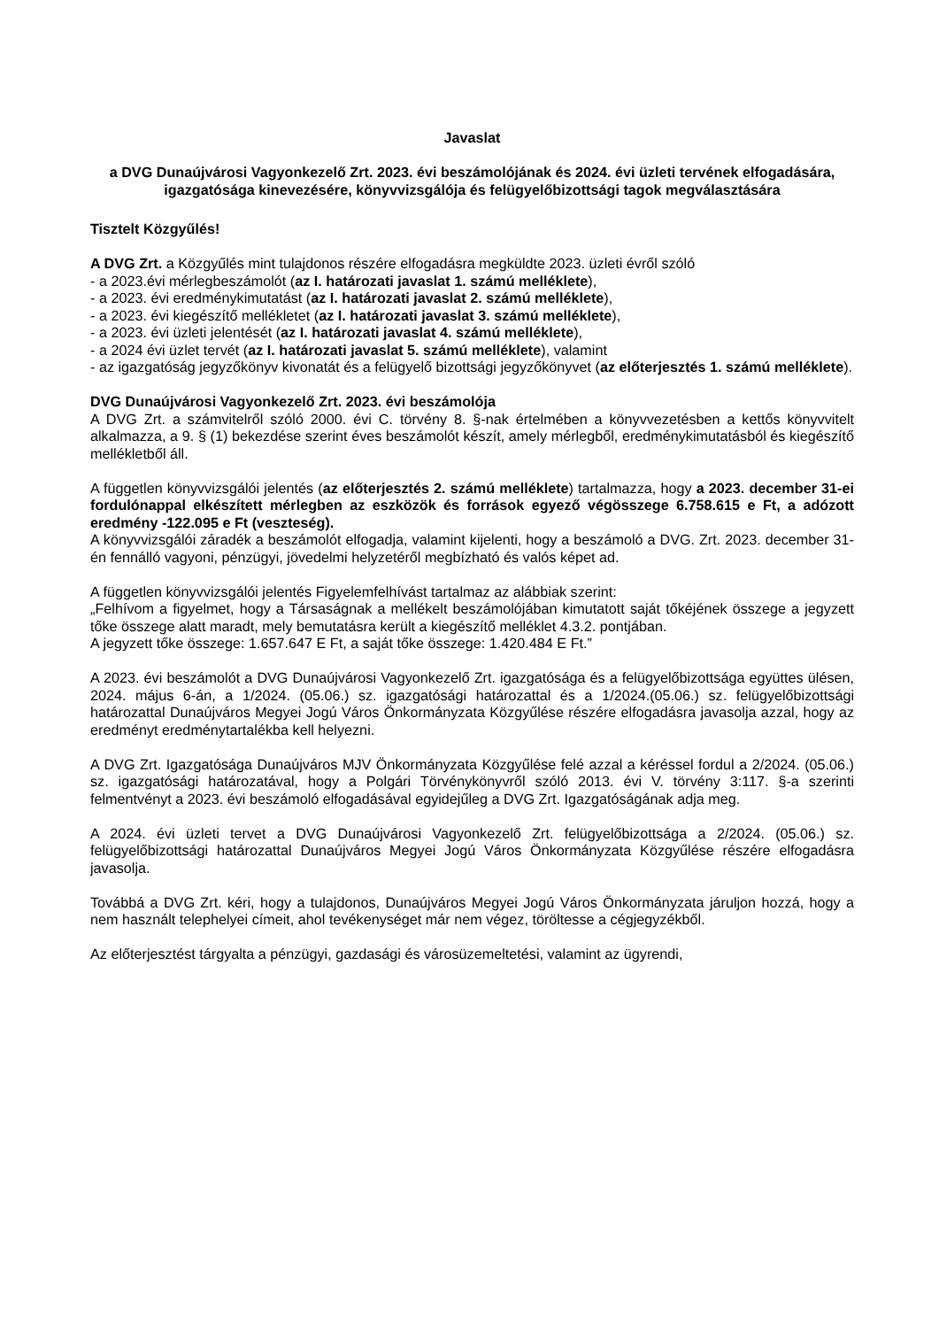Javaslat
a DVG Dunaújvárosi Vagyonkezelő Zrt. 2023. évi beszámolójának és 2024. évi üzleti tervének elfogadására, igazgatósága kinevezésére, könyvvizsgálója és felügyelőbizottsági tagok megválasztására
Tisztelt Közgyűlés!
A DVG Zrt. a Közgyűlés mint tulajdonos részére elfogadásra megküldte 2023. üzleti évről szóló
- a 2023.évi mérlegbeszámolót (az I. határozati javaslat 1. számú melléklete),
- a 2023. évi eredménykimutatást (az I. határozati javaslat 2. számú melléklete),
- a 2023. évi kiegészítő mellékletet (az I. határozati javaslat 3. számú melléklete),
- a 2023. évi üzleti jelentését (az I. határozati javaslat 4. számú melléklete),
- a 2024 évi üzlet tervét (az I. határozati javaslat 5. számú melléklete), valamint
- az igazgatóság jegyzőkönyv kivonatát és a felügyelő bizottsági jegyzőkönyvet (az előterjesztés 1. számú melléklete).
DVG Dunaújvárosi Vagyonkezelő Zrt. 2023. évi beszámolója
A DVG Zrt. a számvitelről szóló 2000. évi C. törvény 8. §-nak értelmében a könyvvezetésben a kettős könyvvitelt alkalmazza, a 9. § (1) bekezdése szerint éves beszámolót készít, amely mérlegből, eredménykimutatásból és kiegészítő mellékletből áll.
A független könyvvizsgálói jelentés (az előterjesztés 2. számú melléklete) tartalmazza, hogy a 2023. december 31-ei fordulónappal elkészített mérlegben az eszközök és források egyező végösszege 6.758.615 e Ft, a adózott eredmény -122.095 e Ft (veszteség).
A könyvvizsgálói záradék a beszámolót elfogadja, valamint kijelenti, hogy a beszámoló a DVG. Zrt. 2023. december 31-én fennálló vagyoni, pénzügyi, jövedelmi helyzetéről megbízható és valós képet ad.
A független könyvvizsgálói jelentés Figyelemfelhívást tartalmaz az alábbiak szerint:
„Felhívom a figyelmet, hogy a Társaságnak a mellékelt beszámolójában kimutatott saját tőkéjének összege a jegyzett tőke összege alatt maradt, mely bemutatásra került a kiegészítő melléklet 4.3.2. pontjában.
A jegyzett tőke összege: 1.657.647 E Ft, a saját tőke összege: 1.420.484 E Ft.”
A 2023. évi beszámolót a DVG Dunaújvárosi Vagyonkezelő Zrt. igazgatósága és a felügyelőbizottsága együttes ülésen, 2024. május 6-án, a 1/2024. (05.06.) sz. igazgatósági határozattal és a 1/2024.(05.06.) sz. felügyelőbizottsági határozattal Dunaújváros Megyei Jogú Város Önkormányzata Közgyűlése részére elfogadásra javasolja azzal, hogy az eredményt eredménytartalékba kell helyezni.
A DVG Zrt. Igazgatósága Dunaújváros MJV Önkormányzata Közgyűlése felé azzal a kéréssel fordul a 2/2024. (05.06.) sz. igazgatósági határozatával, hogy a Polgári Törvénykönyvről szóló 2013. évi V. törvény 3:117. §-a szerinti felmentvényt a 2023. évi beszámoló elfogadásával egyidejűleg a DVG Zrt. Igazgatóságának adja meg.
A 2024. évi üzleti tervet a DVG Dunaújvárosi Vagyonkezelő Zrt. felügyelőbizottsága a 2/2024. (05.06.) sz. felügyelőbizottsági határozattal Dunaújváros Megyei Jogú Város Önkormányzata Közgyűlése részére elfogadásra javasolja.
Továbbá a DVG Zrt. kéri, hogy a tulajdonos, Dunaújváros Megyei Jogú Város Önkormányzata járuljon hozzá, hogy a nem használt telephelyei címeit, ahol tevékenységet már nem végez, töröltesse a cégjegyzékből.
Az előterjesztést tárgyalta a pénzügyi, gazdasági és városüzemeltetési, valamint az ügyrendi,